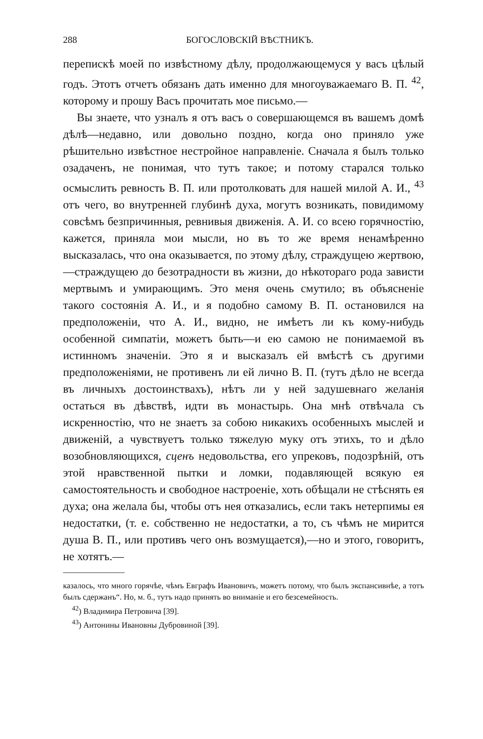288 БОГОСЛОВСКІЙ ВѢСТНИКЪ.
перепискѣ моей по извѣстному дѣлу, продолжающемуся у васъ цѣлый годъ. Этотъ отчетъ обязанъ дать именно для многоуважаемаго В. П. <sup>42</sup>, которому и прошу Васъ прочитать мое письмо.—
Вы знаете, что узналъ я отъ васъ о совершающемся въ вашемъ домѣ дѣлѣ—недавно, или довольно поздно, когда оно приняло уже рѣшительно извѣстное нестройное направленіе. Сначала я былъ только озадаченъ, не понимая, что тутъ такое; и потому старался только осмыслить ревность В. П. или протолковать для нашей милой А. И., <sup>43</sup> отъ чего, во внутренней глубинѣ духа, могутъ возникать, повидимому совсѣмъ безпричинныя, ревнивыя движенія. А. И. со всею горячностію, кажется, приняла мои мысли, но въ то же время ненамѣренно высказалась, что она оказывается, по этому дѣлу, страждущею жертвою,—страждущею до безотрадности въ жизни, до нѣкотораго рода зависти мертвымъ и умирающимъ. Это меня очень смутило; въ объясненіе такого состоянія А. И., и я подобно самому В. П. остановился на предположеніи, что А. И., видно, не имѣетъ ли къ кому-нибудь особенной симпатіи, можетъ быть—и ею самою не понимаемой въ истинномъ значеніи. Это я и высказалъ ей вмѣстѣ съ другими предположеніями, не противенъ ли ей лично В. П. (тутъ дѣло не всегда въ личныхъ достоинствахъ), нѣтъ ли у ней задушевнаго желанія остаться въ дѣвствѣ, идти въ монастырь. Она мнѣ отвѣчала съ искренностію, что не знаетъ за собою никакихъ особенныхъ мыслей и движеній, а чувствуетъ только тяжелую муку отъ этихъ, то и дѣло возобновляющихся, сценъ недовольства, его упрековъ, подозрѣній, отъ этой нравственной пытки и ломки, подавляющей всякую ея самостоятельность и свободное настроеніе, хоть обѣщали не стѣснять ея духа; она желала бы, чтобы отъ нея отказались, если такъ нетерпимы ея недостатки, (т. е. собственно не недостатки, а то, съ чѣмъ не мирится душа В. П., или противъ чего онъ возмущается),—но и этого, говоритъ, не хотятъ.—
казалось, что много горячѣе, чѣмъ Евграфъ Ивановичъ, можетъ потому, что былъ экспансивнѣе, а тотъ былъ сдержанъ“. Но, м. б., тутъ надо принять во вниманіе и его безсемейность.
<sup>42</sup>) Владимира Петровича [39].
<sup>43</sup>) Антонины Ивановны Дубровиной [39].